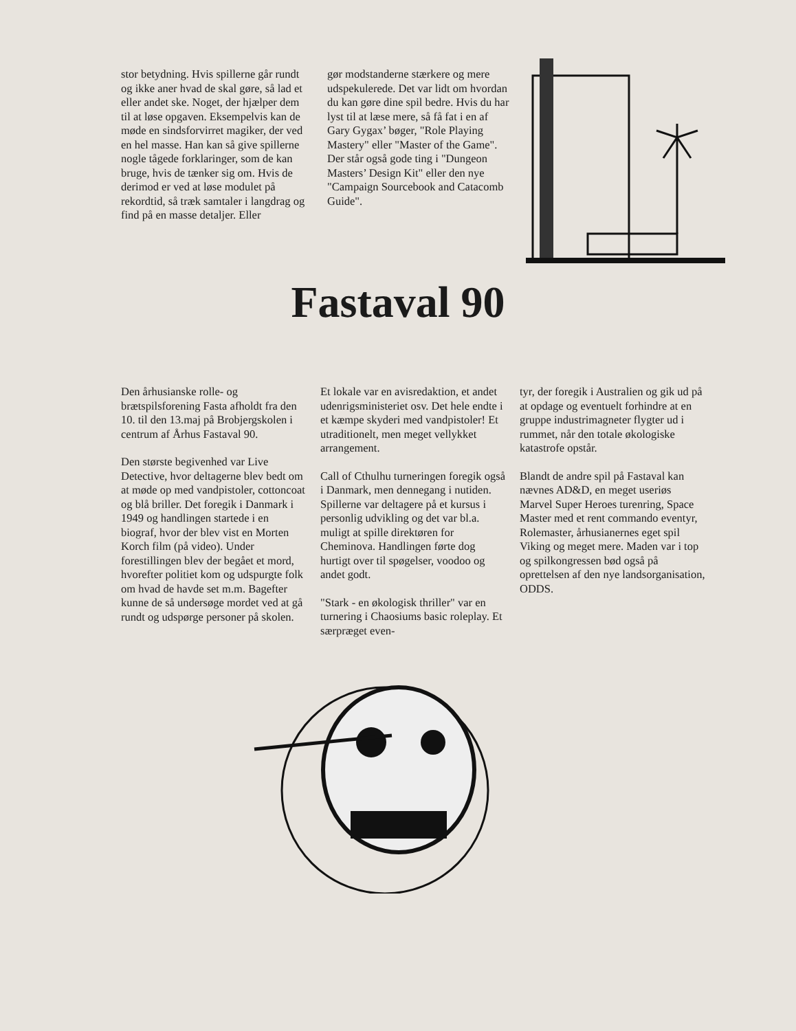stor betydning. Hvis spillerne går rundt og ikke aner hvad de skal gøre, så lad et eller andet ske. Noget, der hjælper dem til at løse opgaven. Eksempelvis kan de møde en sindsforvirret magiker, der ved en hel masse. Han kan så give spillerne nogle tågede forklaringer, som de kan bruge, hvis de tænker sig om. Hvis de derimod er ved at løse modulet på rekordtid, så træk samtaler i langdrag og find på en masse detaljer. Eller
gør modstanderne stærkere og mere udspekulerede. Det var lidt om hvordan du kan gøre dine spil bedre. Hvis du har lyst til at læse mere, så få fat i en af Gary Gygax’ bøger, "Role Playing Mastery" eller "Master of the Game". Der står også gode ting i "Dungeon Masters’ Design Kit" eller den nye "Campaign Sourcebook and Catacomb Guide".
Fastaval 90
Den århusianske rolle- og brætspilsforening Fasta afholdt fra den 10. til den 13.maj på Brobjergskolen i centrum af Århus Fastaval 90.
Den største begivenhed var Live Detective, hvor deltagerne blev bedt om at møde op med vandpistoler, cottoncoat og blå briller. Det foregik i Danmark i 1949 og handlingen startede i en biograf, hvor der blev vist en Morten Korch film (på video). Under forestillingen blev der begået et mord, hvorefter politiet kom og udspurgte folk om hvad de havde set m.m. Bagefter kunne de så undersøge mordet ved at gå rundt og udspørge personer på skolen.
Et lokale var en avisredaktion, et andet udenrigsministeriet osv. Det hele endte i et kæmpe skyderi med vandpistoler! Et utraditionelt, men meget vellykket arrangement.
Call of Cthulhu turneringen foregik også i Danmark, men dennegang i nutiden. Spillerne var deltagere på et kursus i personlig udvikling og det var bl.a. muligt at spille direktøren for Cheminova. Handlingen førte dog hurtigt over til spøgelser, voodoo og andet godt.
"Stark - en økologisk thriller" var en turnering i Chaosiums basic roleplay. Et særpræget even-
tyr, der foregik i Australien og gik ud på at opdage og eventuelt forhindre at en gruppe industrimagneter flygter ud i rummet, når den totale økologiske katastrofe opstår.
Blandt de andre spil på Fastaval kan nævnes AD&D, en meget useriøs Marvel Super Heroes turenring, Space Master med et rent commando eventyr, Rolemaster, århusianernes eget spil Viking og meget mere. Maden var i top og spilkongressen bød også på oprettelsen af den nye landsorganisation, ODDS.